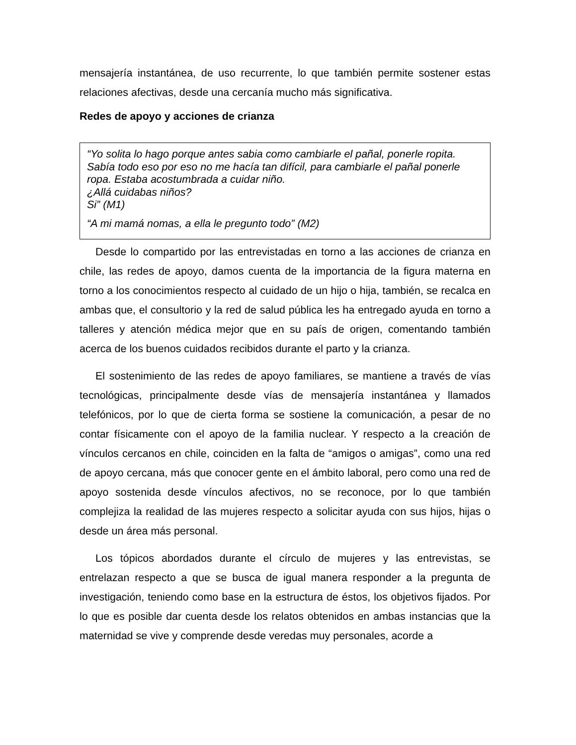mensajería instantánea, de uso recurrente, lo que también permite sostener estas relaciones afectivas, desde una cercanía mucho más significativa.
Redes de apoyo y acciones de crianza
“Yo solita lo hago porque antes sabia como cambiarle el pañal, ponerle ropita. Sabía todo eso por eso no me hacía tan difícil, para cambiarle el pañal ponerle ropa. Estaba acostumbrada a cuidar niño.
¿Allá cuidabas niños?
Si” (M1)
“A mi mamá nomas, a ella le pregunto todo” (M2)
Desde lo compartido por las entrevistadas en torno a las acciones de crianza en chile, las redes de apoyo, damos cuenta de la importancia de la figura materna en torno a los conocimientos respecto al cuidado de un hijo o hija, también, se recalca en ambas que, el consultorio y la red de salud pública les ha entregado ayuda en torno a talleres y atención médica mejor que en su país de origen, comentando también acerca de los buenos cuidados recibidos durante el parto y la crianza.
El sostenimiento de las redes de apoyo familiares, se mantiene a través de vías tecnológicas, principalmente desde vías de mensajería instantánea y llamados telefónicos, por lo que de cierta forma se sostiene la comunicación, a pesar de no contar físicamente con el apoyo de la familia nuclear. Y respecto a la creación de vínculos cercanos en chile, coinciden en la falta de “amigos o amigas”, como una red de apoyo cercana, más que conocer gente en el ámbito laboral, pero como una red de apoyo sostenida desde vínculos afectivos, no se reconoce, por lo que también complejiza la realidad de las mujeres respecto a solicitar ayuda con sus hijos, hijas o desde un área más personal.
Los tópicos abordados durante el círculo de mujeres y las entrevistas, se entrelazan respecto a que se busca de igual manera responder a la pregunta de investigación, teniendo como base en la estructura de éstos, los objetivos fijados. Por lo que es posible dar cuenta desde los relatos obtenidos en ambas instancias que la maternidad se vive y comprende desde veredas muy personales, acorde a